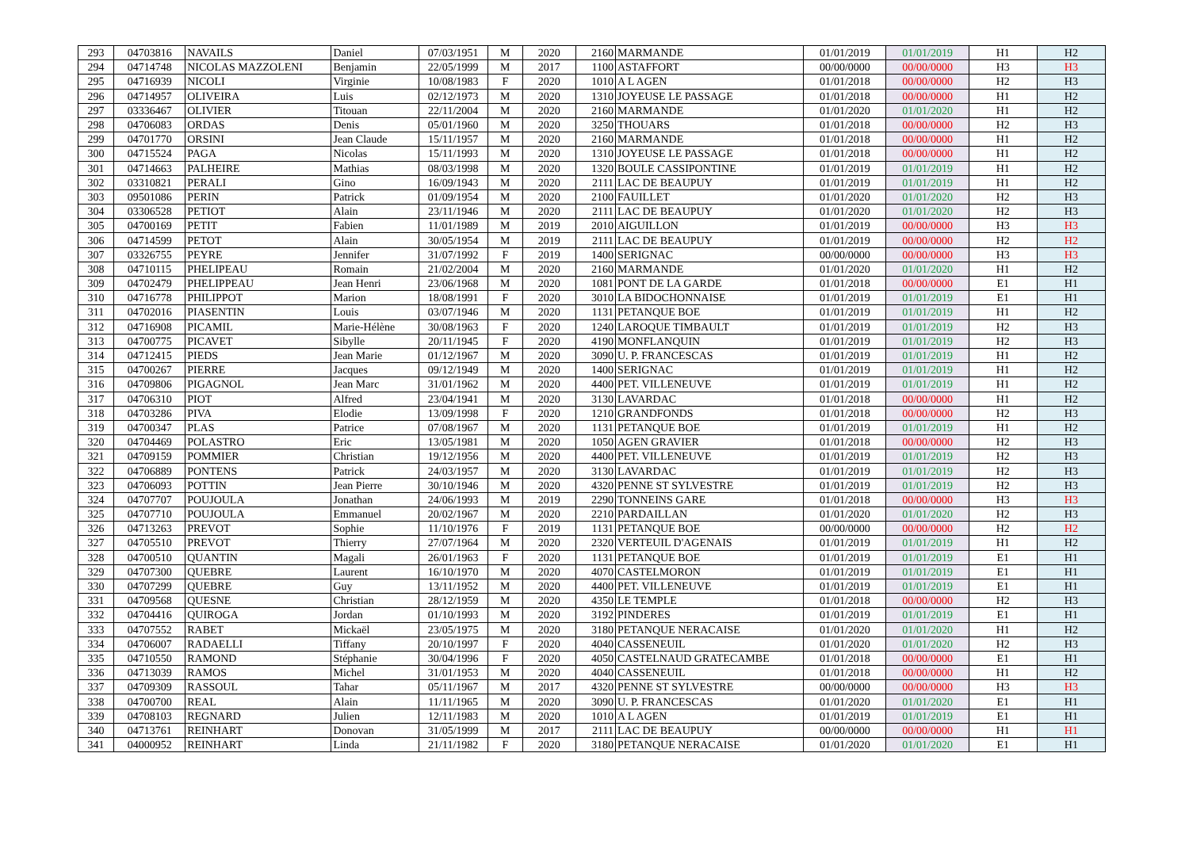| 293 | 04703816 | NAVAILS | Daniel | 07/03/1951 | M | 2020 | 2160 | MARMANDE | 01/01/2019 | 01/01/2019 | H1 | H2 |
| 294 | 04714748 | NICOLAS MAZZOLENI | Benjamin | 22/05/1999 | M | 2017 | 1100 | ASTAFFORT | 00/00/0000 | 00/00/0000 | H3 | H3 |
| 295 | 04716939 | NICOLI | Virginie | 10/08/1983 | F | 2020 | 1010 | A L AGEN | 01/01/2018 | 00/00/0000 | H2 | H3 |
| 296 | 04714957 | OLIVEIRA | Luis | 02/12/1973 | M | 2020 | 1310 | JOYEUSE LE PASSAGE | 01/01/2018 | 00/00/0000 | H1 | H2 |
| 297 | 03336467 | OLIVIER | Titouan | 22/11/2004 | M | 2020 | 2160 | MARMANDE | 01/01/2020 | 01/01/2020 | H1 | H2 |
| 298 | 04706083 | ORDAS | Denis | 05/01/1960 | M | 2020 | 3250 | THOUARS | 01/01/2018 | 00/00/0000 | H2 | H3 |
| 299 | 04701770 | ORSINI | Jean Claude | 15/11/1957 | M | 2020 | 2160 | MARMANDE | 01/01/2018 | 00/00/0000 | H1 | H2 |
| 300 | 04715524 | PAGA | Nicolas | 15/11/1993 | M | 2020 | 1310 | JOYEUSE LE PASSAGE | 01/01/2018 | 00/00/0000 | H1 | H2 |
| 301 | 04714663 | PALHEIRE | Mathias | 08/03/1998 | M | 2020 | 1320 | BOULE CASSIPONTINE | 01/01/2019 | 01/01/2019 | H1 | H2 |
| 302 | 03310821 | PERALI | Gino | 16/09/1943 | M | 2020 | 2111 | LAC DE BEAUPUY | 01/01/2019 | 01/01/2019 | H1 | H2 |
| 303 | 09501086 | PERIN | Patrick | 01/09/1954 | M | 2020 | 2100 | FAUILLET | 01/01/2020 | 01/01/2020 | H2 | H3 |
| 304 | 03306528 | PETIOT | Alain | 23/11/1946 | M | 2020 | 2111 | LAC DE BEAUPUY | 01/01/2020 | 01/01/2020 | H2 | H3 |
| 305 | 04700169 | PETIT | Fabien | 11/01/1989 | M | 2019 | 2010 | AIGUILLON | 01/01/2019 | 00/00/0000 | H3 | H3 |
| 306 | 04714599 | PETOT | Alain | 30/05/1954 | M | 2019 | 2111 | LAC DE BEAUPUY | 01/01/2019 | 00/00/0000 | H2 | H2 |
| 307 | 03326755 | PEYRE | Jennifer | 31/07/1992 | F | 2019 | 1400 | SERIGNAC | 00/00/0000 | 00/00/0000 | H3 | H3 |
| 308 | 04710115 | PHELIPEAU | Romain | 21/02/2004 | M | 2020 | 2160 | MARMANDE | 01/01/2020 | 01/01/2020 | H1 | H2 |
| 309 | 04702479 | PHELIPPEAU | Jean Henri | 23/06/1968 | M | 2020 | 1081 | PONT DE LA GARDE | 01/01/2018 | 00/00/0000 | E1 | H1 |
| 310 | 04716778 | PHILIPPOT | Marion | 18/08/1991 | F | 2020 | 3010 | LA BIDOCHONNAISE | 01/01/2019 | 01/01/2019 | E1 | H1 |
| 311 | 04702016 | PIASENTIN | Louis | 03/07/1946 | M | 2020 | 1131 | PETANQUE BOE | 01/01/2019 | 01/01/2019 | H1 | H2 |
| 312 | 04716908 | PICAMIL | Marie-Hélène | 30/08/1963 | F | 2020 | 1240 | LAROQUE TIMBAULT | 01/01/2019 | 01/01/2019 | H2 | H3 |
| 313 | 04700775 | PICAVET | Sibylle | 20/11/1945 | F | 2020 | 4190 | MONFLANQUIN | 01/01/2019 | 01/01/2019 | H2 | H3 |
| 314 | 04712415 | PIEDS | Jean Marie | 01/12/1967 | M | 2020 | 3090 | U. P. FRANCESCAS | 01/01/2019 | 01/01/2019 | H1 | H2 |
| 315 | 04700267 | PIERRE | Jacques | 09/12/1949 | M | 2020 | 1400 | SERIGNAC | 01/01/2019 | 01/01/2019 | H1 | H2 |
| 316 | 04709806 | PIGAGNOL | Jean Marc | 31/01/1962 | M | 2020 | 4400 | PET. VILLENEUVE | 01/01/2019 | 01/01/2019 | H1 | H2 |
| 317 | 04706310 | PIOT | Alfred | 23/04/1941 | M | 2020 | 3130 | LAVARDAC | 01/01/2018 | 00/00/0000 | H1 | H2 |
| 318 | 04703286 | PIVA | Elodie | 13/09/1998 | F | 2020 | 1210 | GRANDFONDS | 01/01/2018 | 00/00/0000 | H2 | H3 |
| 319 | 04700347 | PLAS | Patrice | 07/08/1967 | M | 2020 | 1131 | PETANQUE BOE | 01/01/2019 | 01/01/2019 | H1 | H2 |
| 320 | 04704469 | POLASTRO | Eric | 13/05/1981 | M | 2020 | 1050 | AGEN GRAVIER | 01/01/2018 | 00/00/0000 | H2 | H3 |
| 321 | 04709159 | POMMIER | Christian | 19/12/1956 | M | 2020 | 4400 | PET. VILLENEUVE | 01/01/2019 | 01/01/2019 | H2 | H3 |
| 322 | 04706889 | PONTENS | Patrick | 24/03/1957 | M | 2020 | 3130 | LAVARDAC | 01/01/2019 | 01/01/2019 | H2 | H3 |
| 323 | 04706093 | POTTIN | Jean Pierre | 30/10/1946 | M | 2020 | 4320 | PENNE ST SYLVESTRE | 01/01/2019 | 01/01/2019 | H2 | H3 |
| 324 | 04707707 | POUJOULA | Jonathan | 24/06/1993 | M | 2019 | 2290 | TONNEINS GARE | 01/01/2018 | 00/00/0000 | H3 | H3 |
| 325 | 04707710 | POUJOULA | Emmanuel | 20/02/1967 | M | 2020 | 2210 | PARDAILLAN | 01/01/2020 | 01/01/2020 | H2 | H3 |
| 326 | 04713263 | PREVOT | Sophie | 11/10/1976 | F | 2019 | 1131 | PETANQUE BOE | 00/00/0000 | 00/00/0000 | H2 | H2 |
| 327 | 04705510 | PREVOT | Thierry | 27/07/1964 | M | 2020 | 2320 | VERTEUIL D'AGENAIS | 01/01/2019 | 01/01/2019 | H1 | H2 |
| 328 | 04700510 | QUANTIN | Magali | 26/01/1963 | F | 2020 | 1131 | PETANQUE BOE | 01/01/2019 | 01/01/2019 | E1 | H1 |
| 329 | 04707300 | QUEBRE | Laurent | 16/10/1970 | M | 2020 | 4070 | CASTELMORON | 01/01/2019 | 01/01/2019 | E1 | H1 |
| 330 | 04707299 | QUEBRE | Guy | 13/11/1952 | M | 2020 | 4400 | PET. VILLENEUVE | 01/01/2019 | 01/01/2019 | E1 | H1 |
| 331 | 04709568 | QUESNE | Christian | 28/12/1959 | M | 2020 | 4350 | LE TEMPLE | 01/01/2018 | 00/00/0000 | H2 | H3 |
| 332 | 04704416 | QUIROGA | Jordan | 01/10/1993 | M | 2020 | 3192 | PINDERES | 01/01/2019 | 01/01/2019 | E1 | H1 |
| 333 | 04707552 | RABET | Mickaël | 23/05/1975 | M | 2020 | 3180 | PETANQUE NERACAISE | 01/01/2020 | 01/01/2020 | H1 | H2 |
| 334 | 04706007 | RADAELLI | Tiffany | 20/10/1997 | F | 2020 | 4040 | CASSENEUIL | 01/01/2020 | 01/01/2020 | H2 | H3 |
| 335 | 04710550 | RAMOND | Stéphanie | 30/04/1996 | F | 2020 | 4050 | CASTELNAUD GRATECAMBE | 01/01/2018 | 00/00/0000 | E1 | H1 |
| 336 | 04713039 | RAMOS | Michel | 31/01/1953 | M | 2020 | 4040 | CASSENEUIL | 01/01/2018 | 00/00/0000 | H1 | H2 |
| 337 | 04709309 | RASSOUL | Tahar | 05/11/1967 | M | 2017 | 4320 | PENNE ST SYLVESTRE | 00/00/0000 | 00/00/0000 | H3 | H3 |
| 338 | 04700700 | REAL | Alain | 11/11/1965 | M | 2020 | 3090 | U. P. FRANCESCAS | 01/01/2020 | 01/01/2020 | E1 | H1 |
| 339 | 04708103 | REGNARD | Julien | 12/11/1983 | M | 2020 | 1010 | A L AGEN | 01/01/2019 | 01/01/2019 | E1 | H1 |
| 340 | 04713761 | REINHART | Donovan | 31/05/1999 | M | 2017 | 2111 | LAC DE BEAUPUY | 00/00/0000 | 00/00/0000 | H1 | H1 |
| 341 | 04000952 | REINHART | Linda | 21/11/1982 | F | 2020 | 3180 | PETANQUE NERACAISE | 01/01/2020 | 01/01/2020 | E1 | H1 |